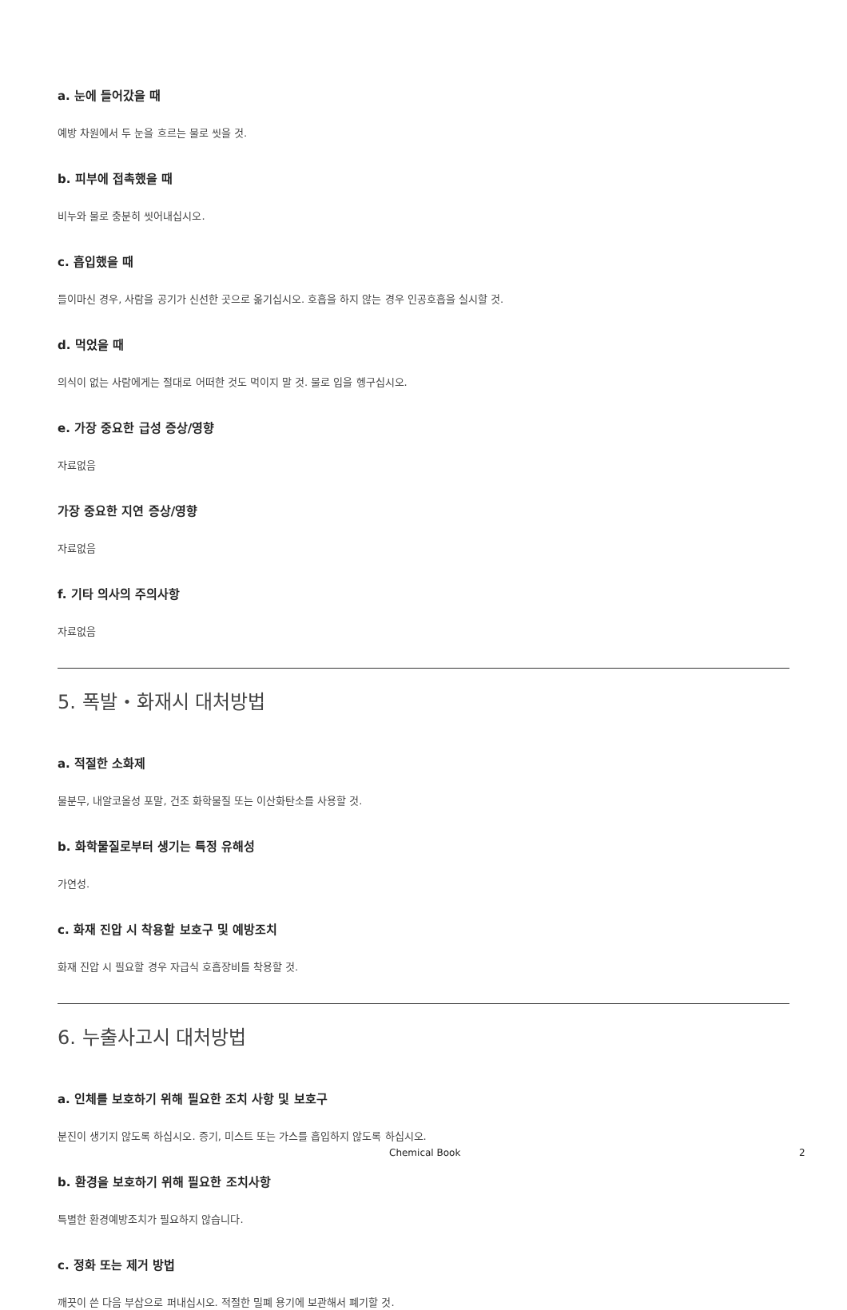a. 눈에 들어갔을 때
예방 차원에서 두 눈을 흐르는 물로 씻을 것.
b. 피부에 접촉했을 때
비누와 물로 충분히 씻어내십시오.
c. 흡입했을 때
들이마신 경우, 사람을 공기가 신선한 곳으로 옮기십시오. 호흡을 하지 않는 경우 인공호흡을 실시할 것.
d. 먹었을 때
의식이 없는 사람에게는 절대로 어떠한 것도 먹이지 말 것. 물로 입을 헹구십시오.
e. 가장 중요한 급성 증상/영향
자료없음
가장 중요한 지연 증상/영향
자료없음
f. 기타 의사의 주의사항
자료없음
5. 폭발・화재시 대처방법
a. 적절한 소화제
물분무, 내알코올성 포말, 건조 화학물질 또는 이산화탄소를 사용할 것.
b. 화학물질로부터 생기는 특정 유해성
가연성.
c. 화재 진압 시 착용할 보호구 및 예방조치
화재 진압 시 필요할 경우 자급식 호흡장비를 착용할 것.
6. 누출사고시 대처방법
a. 인체를 보호하기 위해 필요한 조치 사항 및 보호구
분진이 생기지 않도록 하십시오. 증기, 미스트 또는 가스를 흡입하지 않도록 하십시오.
b. 환경을 보호하기 위해 필요한 조치사항
특별한 환경예방조치가 필요하지 않습니다.
c. 정화 또는 제거 방법
깨끗이 쓴 다음 부삽으로 퍼내십시오. 적절한 밀폐 용기에 보관해서 폐기할 것.
Chemical Book 2